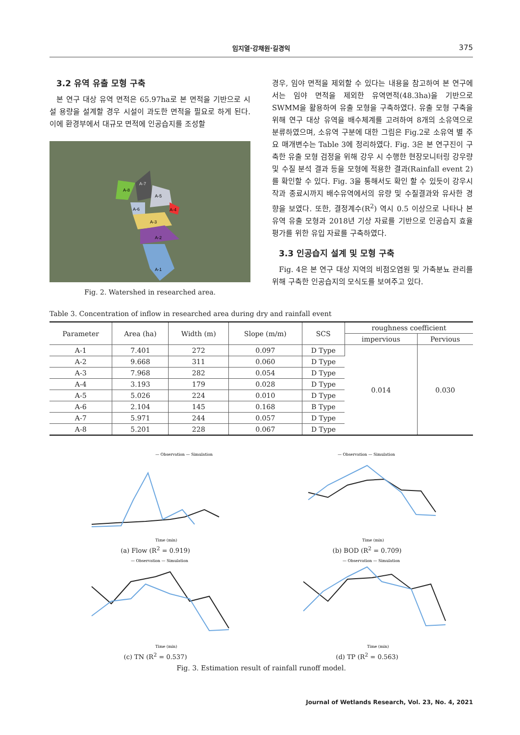임지열·강채원·길경익
375
3.2 유역 유출 모형 구축
본 연구 대상 유역 면적은 65.97ha로 본 면적을 기반으로 시설 용량을 설계할 경우 시설이 과도한 면적을 필요로 하게 된다. 이에 환경부에서 대규모 면적에 인공습지를 조성할
A-8
A-7
A-5
A-6
A-4
A-3
A-2
A-1
Fig. 2. Watershed in researched area.
경우, 임야 면적을 제외할 수 있다는 내용을 참고하여 본 연구에서는 임야 면적을 제외한 유역면적(48.3ha)을 기반으로 SWMM을 활용하여 유출 모형을 구축하였다. 유출 모형 구축을 위해 연구 대상 유역을 배수체계를 고려하여 8개의 소유역으로 분류하였으며, 소유역 구분에 대한 그림은 Fig.2로 소유역 별 주요 매개변수는 Table 3에 정리하였다. Fig. 3은 본 연구진이 구축한 유출 모형 검정을 위해 강우 시 수행한 현장모니터링 강우량 및 수질 분석 결과 등을 모형에 적용한 결과(Rainfall event 2)를 확인할 수 있다. Fig. 3을 통해서도 확인 할 수 있듯이 강우시작과 종료시까지 배수유역에서의 유량 및 수질결과와 유사한 경향을 보였다. 또한, 결정계수(R<sup>2</sup>) 역시 0.5 이상으로 나타나 본 유역 유출 모형과 2018년 기상 자료를 기반으로 인공습지 효율 평가를 위한 유입 자료를 구축하였다.
3.3 인공습지 설계 및 모형 구축
Fig. 4은 본 연구 대상 지역의 비점오염원 및 가축분뇨 관리를 위해 구축한 인공습지의 모식도를 보여주고 있다.
Table 3. Concentration of inflow in researched area during dry and rainfall event
| Parameter | Area (ha) | Width (m) | Slope (m/m) | SCS | roughness coefficient | |
| --- | --- | --- | --- | --- | --- | --- |
| | | | | | impervious | Pervious |
| A-1 | 7.401 | 272 | 0.097 | D Type | 0.014 | 0.030 |
| A-2 | 9.668 | 311 | 0.060 | D Type | | |
| A-3 | 7.968 | 282 | 0.054 | D Type | | |
| A-4 | 3.193 | 179 | 0.028 | D Type | | |
| A-5 | 5.026 | 224 | 0.010 | D Type | | |
| A-6 | 2.104 | 145 | 0.168 | B Type | | |
| A-7 | 5.971 | 244 | 0.057 | D Type | | |
| A-8 | 5.201 | 228 | 0.067 | D Type | | |
— Observation — Simulation
Time (min)
(a) Flow (R<sup>2</sup> = 0.919)
— Observation — Simulation
Time (min)
(b) BOD (R<sup>2</sup> = 0.709)
— Observation — Simulation
Time (min)
(c) TN (R<sup>2</sup> = 0.537)
— Observation — Simulation
Time (min)
(d) TP (R<sup>2</sup> = 0.563)
Fig. 3. Estimation result of rainfall runoff model.
Journal of Wetlands Research, Vol. 23, No. 4, 2021